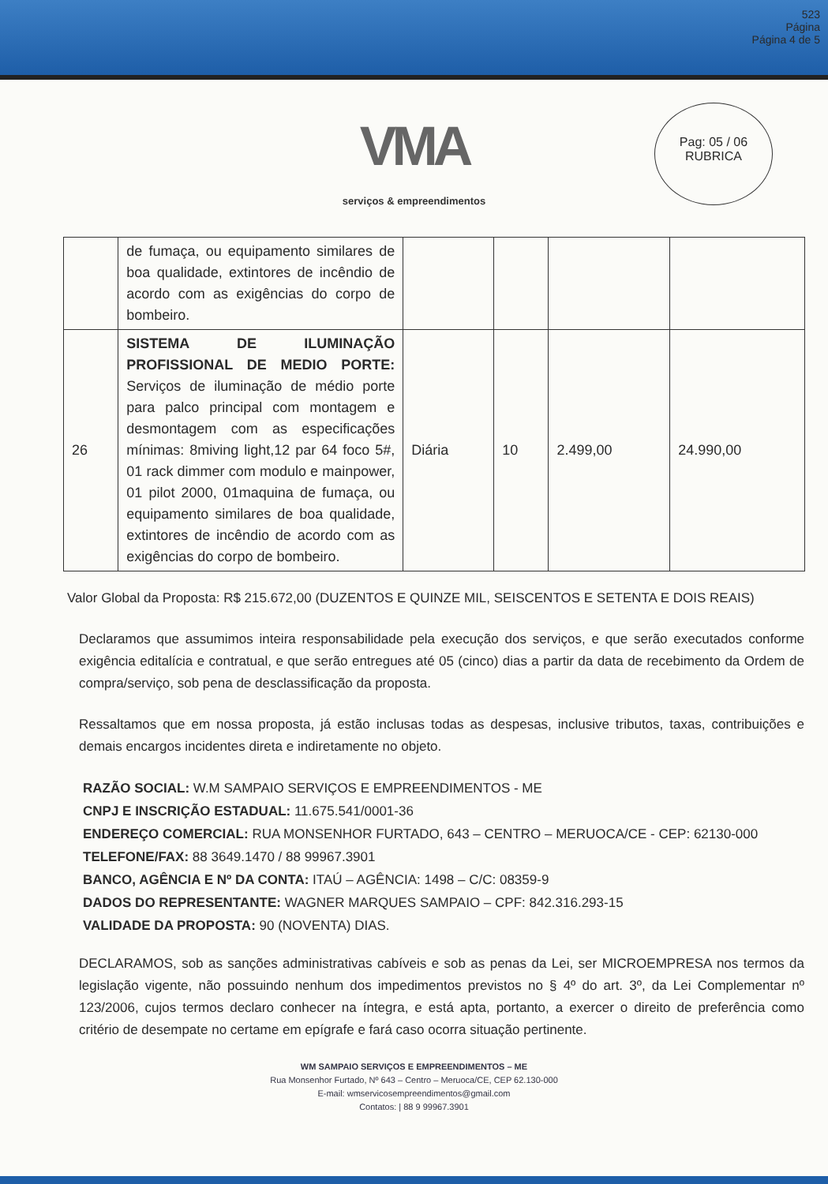523
Página
Página 4 de 5
Pag: 05 / 06
RUBRICA
VMA
serviços & empreendimentos
| | de fumaça, ou equipamento similares de boa qualidade, extintores de incêndio de acordo com as exigências do corpo de bombeiro. | | | | |
| 26 | SISTEMA DE ILUMINAÇÃO PROFISSIONAL DE MEDIO PORTE: Serviços de iluminação de médio porte para palco principal com montagem e desmontagem com as especificações mínimas: 8miving light,12 par 64 foco 5#, 01 rack dimmer com modulo e mainpower, 01 pilot 2000, 01maquina de fumaça, ou equipamento similares de boa qualidade, extintores de incêndio de acordo com as exigências do corpo de bombeiro. | Diária | 10 | 2.499,00 | 24.990,00 |
Valor Global da Proposta: R$ 215.672,00 (DUZENTOS E QUINZE MIL, SEISCENTOS E SETENTA E DOIS REAIS)
Declaramos que assumimos inteira responsabilidade pela execução dos serviços, e que serão executados conforme exigência editalícia e contratual, e que serão entregues até 05 (cinco) dias a partir da data de recebimento da Ordem de compra/serviço, sob pena de desclassificação da proposta.
Ressaltamos que em nossa proposta, já estão inclusas todas as despesas, inclusive tributos, taxas, contribuições e demais encargos incidentes direta e indiretamente no objeto.
RAZÃO SOCIAL: W.M SAMPAIO SERVIÇOS E EMPREENDIMENTOS - ME
CNPJ E INSCRIÇÃO ESTADUAL: 11.675.541/0001-36
ENDEREÇO COMERCIAL: RUA MONSENHOR FURTADO, 643 – CENTRO – MERUOCA/CE - CEP: 62130-000
TELEFONE/FAX: 88 3649.1470 / 88 99967.3901
BANCO, AGÊNCIA E Nº DA CONTA: ITAÚ – AGÊNCIA: 1498 – C/C: 08359-9
DADOS DO REPRESENTANTE: WAGNER MARQUES SAMPAIO – CPF: 842.316.293-15
VALIDADE DA PROPOSTA: 90 (NOVENTA) DIAS.
DECLARAMOS, sob as sanções administrativas cabíveis e sob as penas da Lei, ser MICROEMPRESA nos termos da legislação vigente, não possuindo nenhum dos impedimentos previstos no § 4º do art. 3º, da Lei Complementar nº 123/2006, cujos termos declaro conhecer na íntegra, e está apta, portanto, a exercer o direito de preferência como critério de desempate no certame em epígrafe e fará caso ocorra situação pertinente.
WM SAMPAIO SERVIÇOS E EMPREENDIMENTOS – ME
Rua Monsenhor Furtado, Nº 643 – Centro – Meruoca/CE, CEP 62.130-000
E-mail: wmservicosempreendimentos@gmail.com
Contatos: | 88 9 99967.3901